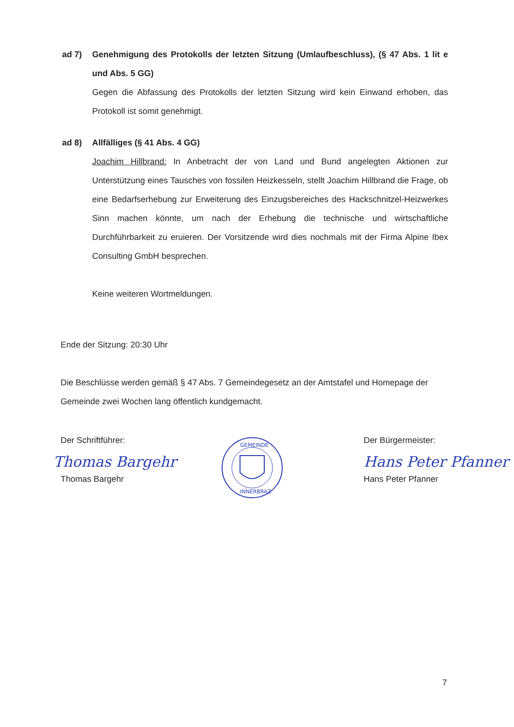ad 7)
Genehmigung des Protokolls der letzten Sitzung (Umlaufbeschluss), (§ 47 Abs. 1 lit e und Abs. 5 GG)
Gegen die Abfassung des Protokolls der letzten Sitzung wird kein Einwand erhoben, das Protokoll ist somit genehmigt.
ad 8)
Allfälliges (§ 41 Abs. 4 GG)
Joachim Hillbrand: In Anbetracht der von Land und Bund angelegten Aktionen zur Unterstützung eines Tausches von fossilen Heizkesseln, stellt Joachim Hillbrand die Frage, ob eine Bedarfserhebung zur Erweiterung des Einzugsbereiches des Hackschnitzel-Heizwerkes Sinn machen könnte, um nach der Erhebung die technische und wirtschaftliche Durchführbarkeit zu eruieren. Der Vorsitzende wird dies nochmals mit der Firma Alpine Ibex Consulting GmbH besprechen.
Keine weiteren Wortmeldungen.
Ende der Sitzung: 20:30 Uhr
Die Beschlüsse werden gemäß § 47 Abs. 7 Gemeindegesetz an der Amtstafel und Homepage der Gemeinde zwei Wochen lang öffentlich kundgemacht.
Der Schriftführer:
Thomas Bargehr
Thomas Bargehr
GEMEINDE
INNERBRAZ
Der Bürgermeister:
Hans Peter Pfanner
Hans Peter Pfanner
7